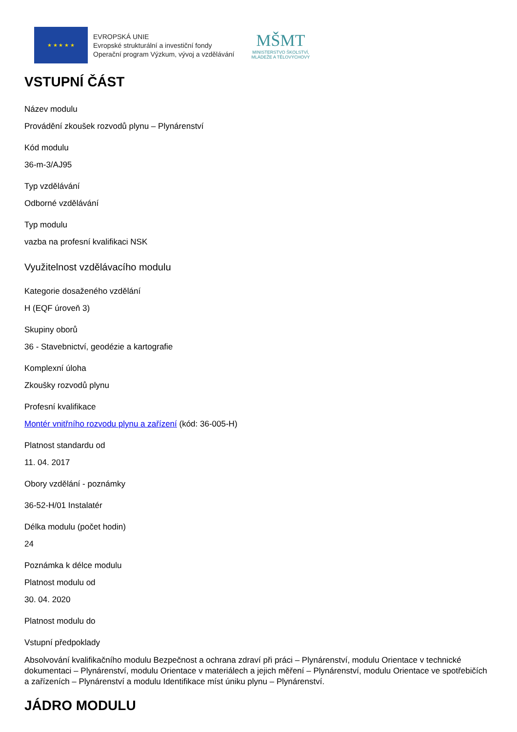★ ★ ★ ★ ★
EVROPSKÁ UNIE
Evropské strukturální a investiční fondy
Operační program Výzkum, vývoj a vzdělávání
MŠMT
MINISTERSTVO ŠKOLSTVÍ,
MLÁDEŽE A TĚLOVÝCHOVY
VSTUPNÍ ČÁST
Název modulu
Provádění zkoušek rozvodů plynu – Plynárenství
Kód modulu
36-m-3/AJ95
Typ vzdělávání
Odborné vzdělávání
Typ modulu
vazba na profesní kvalifikaci NSK
Využitelnost vzdělávacího modulu
Kategorie dosaženého vzdělání
H (EQF úroveň 3)
Skupiny oborů
36 - Stavebnictví, geodézie a kartografie
Komplexní úloha
Zkoušky rozvodů plynu
Profesní kvalifikace
Montér vnitřního rozvodu plynu a zařízení (kód: 36-005-H)
Platnost standardu od
11. 04. 2017
Obory vzdělání - poznámky
36-52-H/01 Instalatér
Délka modulu (počet hodin)
24
Poznámka k délce modulu
Platnost modulu od
30. 04. 2020
Platnost modulu do
Vstupní předpoklady
Absolvování kvalifikačního modulu Bezpečnost a ochrana zdraví při práci – Plynárenství, modulu Orientace v technické dokumentaci – Plynárenství, modulu Orientace v materiálech a jejich měření – Plynárenství, modulu Orientace ve spotřebičích a zařízeních – Plynárenství a modulu Identifikace míst úniku plynu – Plynárenství.
JÁDRO MODULU